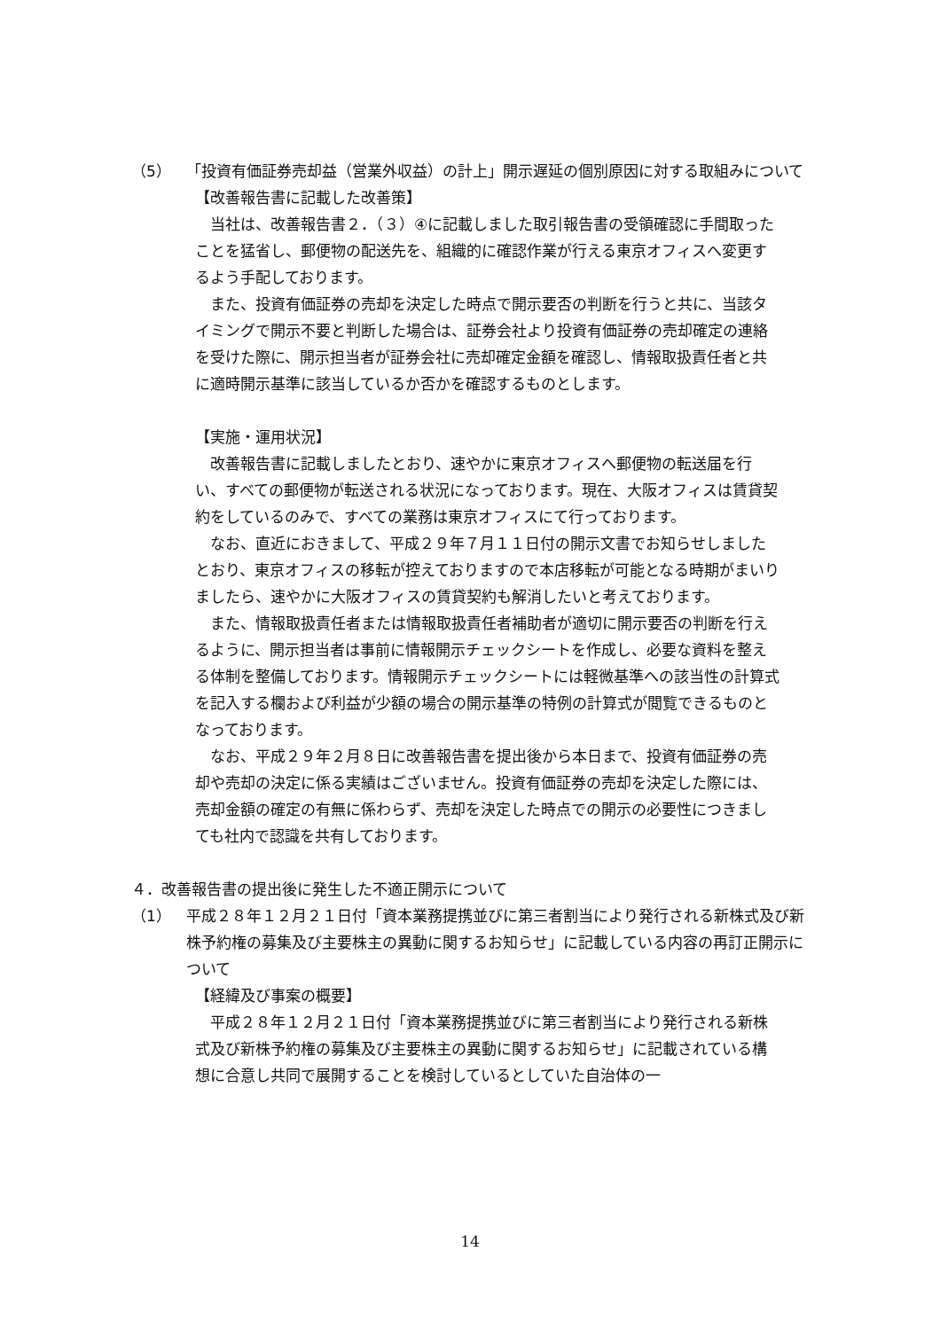（5） 「投資有価証券売却益（営業外収益）の計上」開示遅延の個別原因に対する取組みについて
【改善報告書に記載した改善策】
当社は、改善報告書２．（３）④に記載しました取引報告書の受領確認に手間取ったことを猛省し、郵便物の配送先を、組織的に確認作業が行える東京オフィスへ変更するよう手配しております。
また、投資有価証券の売却を決定した時点で開示要否の判断を行うと共に、当該タイミングで開示不要と判断した場合は、証券会社より投資有価証券の売却確定の連絡を受けた際に、開示担当者が証券会社に売却確定金額を確認し、情報取扱責任者と共に適時開示基準に該当しているか否かを確認するものとします。
【実施・運用状況】
改善報告書に記載しましたとおり、速やかに東京オフィスへ郵便物の転送届を行い、すべての郵便物が転送される状況になっております。現在、大阪オフィスは賃貸契約をしているのみで、すべての業務は東京オフィスにて行っております。
なお、直近におきまして、平成２９年７月１１日付の開示文書でお知らせしましたとおり、東京オフィスの移転が控えておりますので本店移転が可能となる時期がまいりましたら、速やかに大阪オフィスの賃貸契約も解消したいと考えております。
また、情報取扱責任者または情報取扱責任者補助者が適切に開示要否の判断を行えるように、開示担当者は事前に情報開示チェックシートを作成し、必要な資料を整える体制を整備しております。情報開示チェックシートには軽微基準への該当性の計算式を記入する欄および利益が少額の場合の開示基準の特例の計算式が閲覧できるものとなっております。
なお、平成２９年２月８日に改善報告書を提出後から本日まで、投資有価証券の売却や売却の決定に係る実績はございません。投資有価証券の売却を決定した際には、売却金額の確定の有無に係わらず、売却を決定した時点での開示の必要性につきましても社内で認識を共有しております。
４．改善報告書の提出後に発生した不適正開示について
（1） 平成２８年１２月２１日付「資本業務提携並びに第三者割当により発行される新株式及び新株予約権の募集及び主要株主の異動に関するお知らせ」に記載している内容の再訂正開示について
【経緯及び事案の概要】
平成２８年１２月２１日付「資本業務提携並びに第三者割当により発行される新株式及び新株予約権の募集及び主要株主の異動に関するお知らせ」に記載されている構想に合意し共同で展開することを検討しているとしていた自治体の一
14